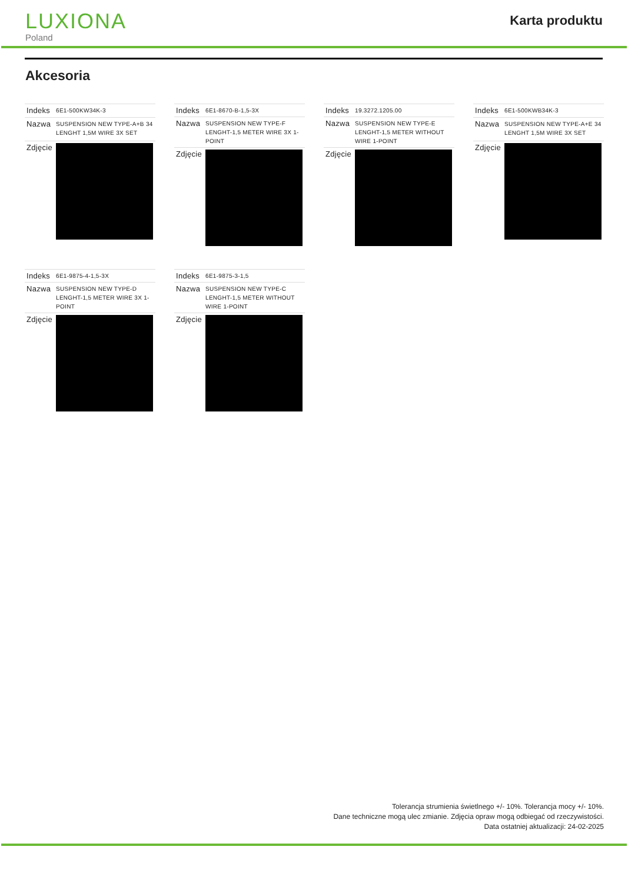LUXIONA
Poland
Karta produktu
Akcesoria
| Indeks | 6E1-500KW34K-3 |
| Nazwa | SUSPENSION NEW TYPE-A+B 34 LENGHT 1,5M WIRE 3X SET |
| Zdjęcie | |
| Indeks | 6E1-8670-B-1,5-3X |
| Nazwa | SUSPENSION NEW TYPE-F LENGHT-1,5 METER WIRE 3X 1-POINT |
| Zdjęcie | |
| Indeks | 19.3272.1205.00 |
| Nazwa | SUSPENSION NEW TYPE-E LENGHT-1,5 METER WITHOUT WIRE 1-POINT |
| Zdjęcie | |
| Indeks | 6E1-500KWB34K-3 |
| Nazwa | SUSPENSION NEW TYPE-A+E 34 LENGHT 1,5M WIRE 3X SET |
| Zdjęcie | |
| Indeks | 6E1-9875-4-1,5-3X |
| Nazwa | SUSPENSION NEW TYPE-D LENGHT-1,5 METER WIRE 3X 1-POINT |
| Zdjęcie | |
| Indeks | 6E1-9875-3-1,5 |
| Nazwa | SUSPENSION NEW TYPE-C LENGHT-1,5 METER WITHOUT WIRE 1-POINT |
| Zdjęcie | |
Tolerancja strumienia świetlnego +/- 10%. Tolerancja mocy +/- 10%.
Dane techniczne mogą ulec zmianie. Zdjęcia opraw mogą odbiegać od rzeczywistości.
Data ostatniej aktualizacji: 24-02-2025